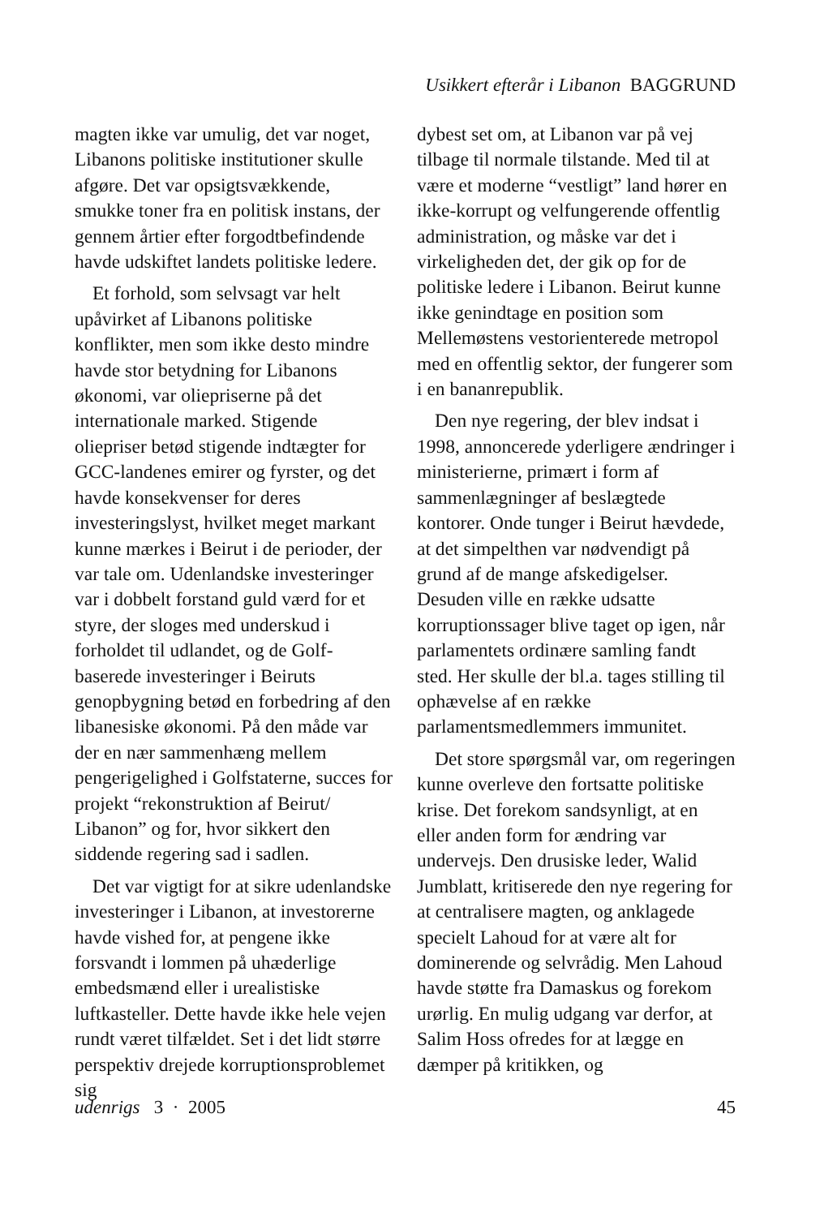Usikkert efterår i Libanon BAGGRUND
magten ikke var umulig, det var noget, Libanons politiske institutioner skulle afgøre. Det var opsigtsvækkende, smukke toner fra en politisk instans, der gennem årtier efter forgodtbefindende havde udskiftet landets politiske ledere.
Et forhold, som selvsagt var helt upåvirket af Libanons politiske konflikter, men som ikke desto mindre havde stor betydning for Libanons økonomi, var oliepriserne på det internationale marked. Stigende oliepriser betød stigende indtægter for GCC-landenes emirer og fyrster, og det havde konsekvenser for deres investeringslyst, hvilket meget markant kunne mærkes i Beirut i de perioder, der var tale om. Udenlandske investeringer var i dobbelt forstand guld værd for et styre, der sloges med underskud i forholdet til udlandet, og de Golf-baserede investeringer i Beiruts genopbygning betød en forbedring af den libanesiske økonomi. På den måde var der en nær sammenhæng mellem pengerigelighed i Golfstaterne, succes for projekt “rekonstruktion af Beirut/ Libanon” og for, hvor sikkert den siddende regering sad i sadlen.
Det var vigtigt for at sikre udenlandske investeringer i Libanon, at investorerne havde vished for, at pengene ikke forsvandt i lommen på uhæderlige embedsmænd eller i urealistiske luftkasteller. Dette havde ikke hele vejen rundt været tilfældet. Set i det lidt større perspektiv drejede korruptionsproblemet sig
dybest set om, at Libanon var på vej tilbage til normale tilstande. Med til at være et moderne “vestligt” land hører en ikke-korrupt og velfungerende offentlig administration, og måske var det i virkeligheden det, der gik op for de politiske ledere i Libanon. Beirut kunne ikke genindtage en position som Mellemøstens vestorienterede metropol med en offentlig sektor, der fungerer som i en bananrepublik.
Den nye regering, der blev indsat i 1998, annoncerede yderligere ændringer i ministerierne, primært i form af sammenlægninger af beslægtede kontorer. Onde tunger i Beirut hævdede, at det simpelthen var nødvendigt på grund af de mange afskedigelser. Desuden ville en række udsatte korruptionssager blive taget op igen, når parlamentets ordinære samling fandt sted. Her skulle der bl.a. tages stilling til ophævelse af en række parlamentsmedlemmers immunitet.
Det store spørgsmål var, om regeringen kunne overleve den fortsatte politiske krise. Det forekom sandsynligt, at en eller anden form for ændring var undervejs. Den drusiske leder, Walid Jumblatt, kritiserede den nye regering for at centralisere magten, og anklagede specielt Lahoud for at være alt for dominerende og selvrådig. Men Lahoud havde støtte fra Damaskus og forekom urørlig. En mulig udgang var derfor, at Salim Hoss ofredes for at lægge en dæmper på kritikken, og
udenrigs 3 · 2005 45